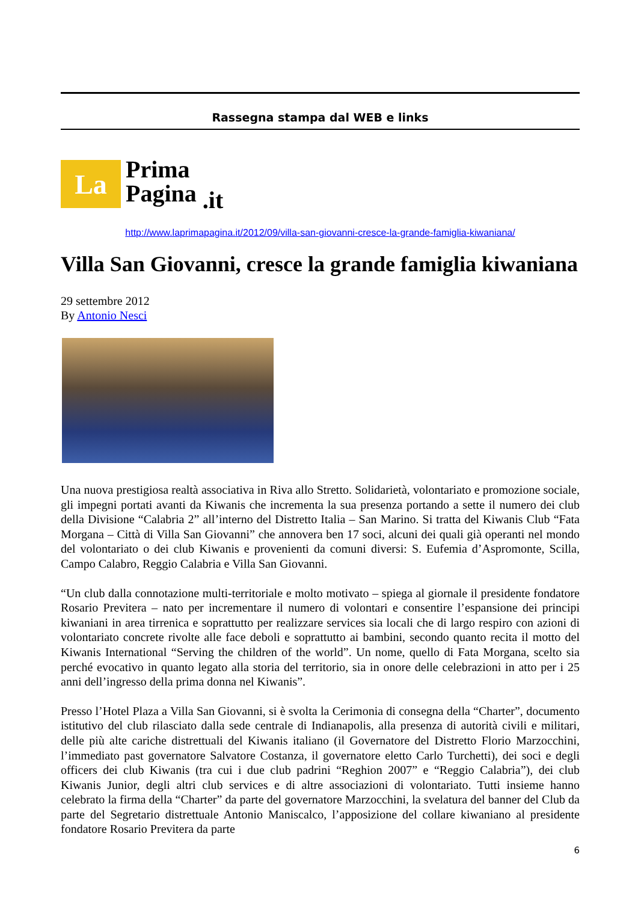Rassegna stampa dal WEB e links
La
Prima
Pagina
.it
http://www.laprimapagina.it/2012/09/villa-san-giovanni-cresce-la-grande-famiglia-kiwaniana/
Villa San Giovanni, cresce la grande famiglia kiwaniana
29 settembre 2012
By Antonio Nesci
Una nuova prestigiosa realtà associativa in Riva allo Stretto. Solidarietà, volontariato e promozione sociale, gli impegni portati avanti da Kiwanis che incrementa la sua presenza portando a sette il numero dei club della Divisione “Calabria 2” all’interno del Distretto Italia – San Marino. Si tratta del Kiwanis Club “Fata Morgana – Città di Villa San Giovanni” che annovera ben 17 soci, alcuni dei quali già operanti nel mondo del volontariato o dei club Kiwanis e provenienti da comuni diversi: S. Eufemia d’Aspromonte, Scilla, Campo Calabro, Reggio Calabria e Villa San Giovanni.
“Un club dalla connotazione multi-territoriale e molto motivato – spiega al giornale il presidente fondatore Rosario Previtera – nato per incrementare il numero di volontari e consentire l’espansione dei principi kiwaniani in area tirrenica e soprattutto per realizzare services sia locali che di largo respiro con azioni di volontariato concrete rivolte alle face deboli e soprattutto ai bambini, secondo quanto recita il motto del Kiwanis International “Serving the children of the world”. Un nome, quello di Fata Morgana, scelto sia perché evocativo in quanto legato alla storia del territorio, sia in onore delle celebrazioni in atto per i 25 anni dell’ingresso della prima donna nel Kiwanis”.
Presso l’Hotel Plaza a Villa San Giovanni, si è svolta la Cerimonia di consegna della “Charter”, documento istitutivo del club rilasciato dalla sede centrale di Indianapolis, alla presenza di autorità civili e militari, delle più alte cariche distrettuali del Kiwanis italiano (il Governatore del Distretto Florio Marzocchini, l’immediato past governatore Salvatore Costanza, il governatore eletto Carlo Turchetti), dei soci e degli officers dei club Kiwanis (tra cui i due club padrini “Reghion 2007” e “Reggio Calabria”), dei club Kiwanis Junior, degli altri club services e di altre associazioni di volontariato. Tutti insieme hanno celebrato la firma della “Charter” da parte del governatore Marzocchini, la svelatura del banner del Club da parte del Segretario distrettuale Antonio Maniscalco, l’apposizione del collare kiwaniano al presidente fondatore Rosario Previtera da parte
6